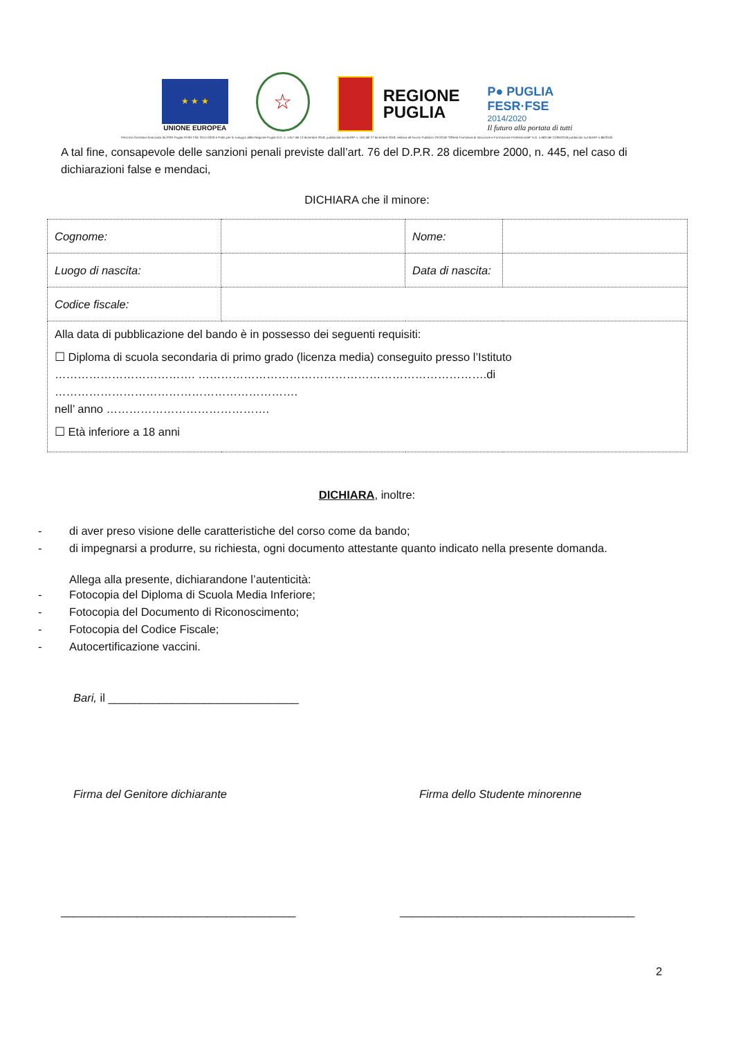★ ★ ★
UNIONE EUROPEA
☆
REGIONE
PUGLIA
P● PUGLIA
FESR·FSE
2014/2020
Il futuro alla portata di tutti
Percorso formativo finanziato da POR Puglia FESR FSE 2014-2020 e Patto per lo sviluppo della Regione Puglia D.D. n. 1457 del 13 dicembre 2018, pubblicata sul BURP n. 163 del 27 dicembre 2018, relativa all'Avviso Pubblico OF/2018 "Offerta Formativa di Istruzione e Formazione Professionale" A.D. n.683 del 21/06/2018 pubblicato sul BURP n.86/2018.
A tal fine, consapevole delle sanzioni penali previste dall’art. 76 del D.P.R. 28 dicembre 2000, n. 445, nel caso di dichiarazioni false e mendaci,
DICHIARA che il minore:
| Cognome: | | Nome: | |
| Luogo di nascita: | | Data di nascita: | |
| Codice fiscale: | | | |
| Alla data di pubblicazione del bando è in possesso dei seguenti requisiti: ☐ Diploma di scuola secondaria di primo grado (licenza media) conseguito presso l’Istituto ………………………………. ………………………………………………………………….di ………………………………………………………. nell’ anno ……………………………………. ☐ Età inferiore a 18 anni | | | |
DICHIARA, inoltre:
- di aver preso visione delle caratteristiche del corso come da bando;
- di impegnarsi a produrre, su richiesta, ogni documento attestante quanto indicato nella presente domanda.
Allega alla presente, dichiarandone l’autenticità:
- Fotocopia del Diploma di Scuola Media Inferiore;
- Fotocopia del Documento di Riconoscimento;
- Fotocopia del Codice Fiscale;
- Autocertificazione vaccini.
Bari, il ______________________________
Firma del Genitore dichiarante Firma dello Studente minorenne
_____________________________________ _____________________________________
2